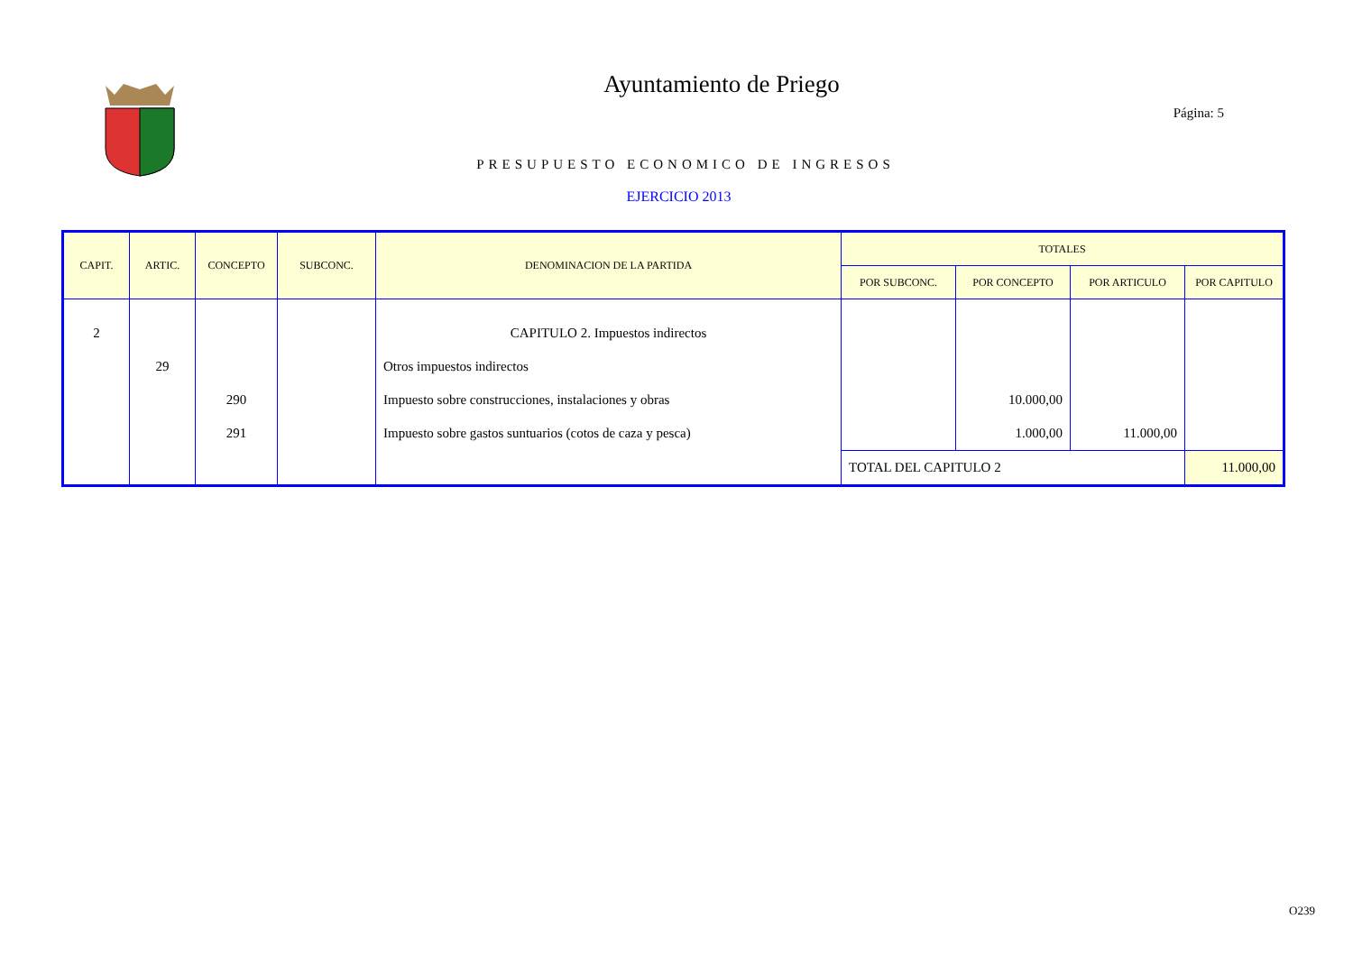Ayuntamiento de Priego
Página: 5
PRESUPUESTO ECONOMICO DE INGRESOS
EJERCICIO 2013
| CAPIT. | ARTIC. | CONCEPTO | SUBCONC. | DENOMINACION DE LA PARTIDA | TOTALES | | | |
| --- | --- | --- | --- | --- | --- | --- | --- | --- |
| | | | | | POR SUBCONC. | POR CONCEPTO | POR ARTICULO | POR CAPITULO |
| 2 | | | | CAPITULO 2. Impuestos indirectos | | | | |
| | 29 | | | Otros impuestos indirectos | | | | |
| | | 290 | | Impuesto sobre construcciones, instalaciones y obras | | 10.000,00 | | |
| | | 291 | | Impuesto sobre gastos suntuarios (cotos de caza y pesca) | | 1.000,00 | 11.000,00 | |
| | | | | | TOTAL DEL CAPITULO 2 | | | 11.000,00 |
O239